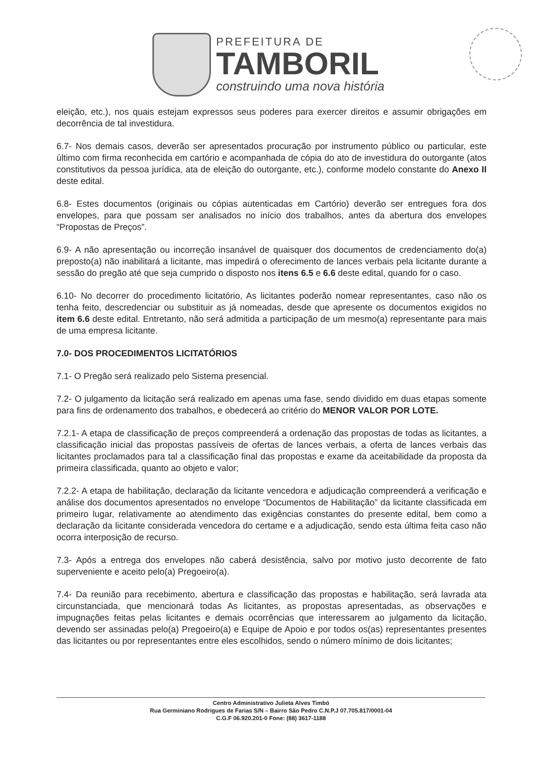PREFEITURA DE
TAMBORIL
construindo uma nova história
eleição, etc.), nos quais estejam expressos seus poderes para exercer direitos e assumir obrigações em decorrência de tal investidura.
6.7- Nos demais casos, deverão ser apresentados procuração por instrumento público ou particular, este último com firma reconhecida em cartório e acompanhada de cópia do ato de investidura do outorgante (atos constitutivos da pessoa jurídica, ata de eleição do outorgante, etc.), conforme modelo constante do Anexo II deste edital.
6.8- Estes documentos (originais ou cópias autenticadas em Cartório) deverão ser entregues fora dos envelopes, para que possam ser analisados no início dos trabalhos, antes da abertura dos envelopes “Propostas de Preços”.
6.9- A não apresentação ou incorreção insanável de quaisquer dos documentos de credenciamento do(a) preposto(a) não inabilitará a licitante, mas impedirá o oferecimento de lances verbais pela licitante durante a sessão do pregão até que seja cumprido o disposto nos itens 6.5 e 6.6 deste edital, quando for o caso.
6.10- No decorrer do procedimento licitatório, As licitantes poderão nomear representantes, caso não os tenha feito, descredenciar ou substituir as já nomeadas, desde que apresente os documentos exigidos no item 6.6 deste edital. Entretanto, não será admitida a participação de um mesmo(a) representante para mais de uma empresa licitante.
7.0- DOS PROCEDIMENTOS LICITATÓRIOS
7.1- O Pregão será realizado pelo Sistema presencial.
7.2- O julgamento da licitação será realizado em apenas uma fase, sendo dividido em duas etapas somente para fins de ordenamento dos trabalhos, e obedecerá ao critério do MENOR VALOR POR LOTE.
7.2.1- A etapa de classificação de preços compreenderá a ordenação das propostas de todas as licitantes, a classificação inicial das propostas passíveis de ofertas de lances verbais, a oferta de lances verbais das licitantes proclamados para tal a classificação final das propostas e exame da aceitabilidade da proposta da primeira classificada, quanto ao objeto e valor;
7.2.2- A etapa de habilitação, declaração da licitante vencedora e adjudicação compreenderá a verificação e análise dos documentos apresentados no envelope “Documentos de Habilitação” da licitante classificada em primeiro lugar, relativamente ao atendimento das exigências constantes do presente edital, bem como a declaração da licitante considerada vencedora do certame e a adjudicação, sendo esta última feita caso não ocorra interposição de recurso.
7.3- Após a entrega dos envelopes não caberá desistência, salvo por motivo justo decorrente de fato superveniente e aceito pelo(a) Pregoeiro(a).
7.4- Da reunião para recebimento, abertura e classificação das propostas e habilitação, será lavrada ata circunstanciada, que mencionará todas As licitantes, as propostas apresentadas, as observações e impugnações feitas pelas licitantes e demais ocorrências que interessarem ao julgamento da licitação, devendo ser assinadas pelo(a) Pregoeiro(a) e Equipe de Apoio e por todos os(as) representantes presentes das licitantes ou por representantes entre eles escolhidos, sendo o número mínimo de dois licitantes;
Centro Administrativo Julieta Alves Timbó
Rua Germiniano Rodrigues de Farias S/N – Bairro São Pedro C.N.P.J 07.705.817/0001-04
C.G.F 06.920.201-0 Fone: (88) 3617-1188